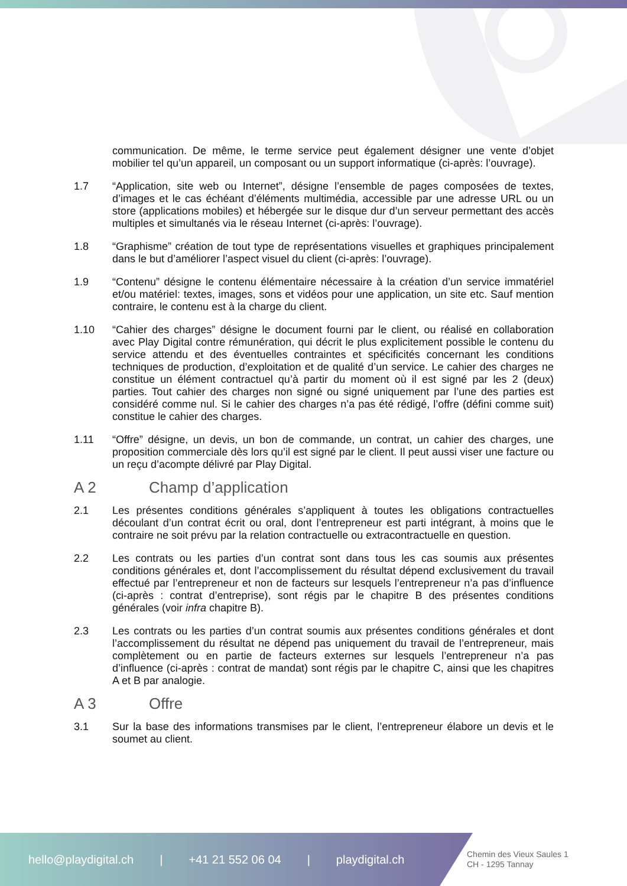communication. De même, le terme service peut également désigner une vente d’objet mobilier tel qu’un appareil, un composant ou un support informatique (ci-après: l’ouvrage).
1.7 “Application, site web ou Internet”, désigne l’ensemble de pages composées de textes, d’images et le cas échéant d’éléments multimédia, accessible par une adresse URL ou un store (applications mobiles) et hébergée sur le disque dur d’un serveur permettant des accès multiples et simultanés via le réseau Internet (ci-après: l’ouvrage).
1.8 “Graphisme” création de tout type de représentations visuelles et graphiques principalement dans le but d’améliorer l’aspect visuel du client (ci-après: l’ouvrage).
1.9 “Contenu” désigne le contenu élémentaire nécessaire à la création d’un service immatériel et/ou matériel: textes, images, sons et vidéos pour une application, un site etc. Sauf mention contraire, le contenu est à la charge du client.
1.10 “Cahier des charges” désigne le document fourni par le client, ou réalisé en collaboration avec Play Digital contre rémunération, qui décrit le plus explicitement possible le contenu du service attendu et des éventuelles contraintes et spécificités concernant les conditions techniques de production, d’exploitation et de qualité d’un service. Le cahier des charges ne constitue un élément contractuel qu’à partir du moment où il est signé par les 2 (deux) parties. Tout cahier des charges non signé ou signé uniquement par l’une des parties est considéré comme nul. Si le cahier des charges n’a pas été rédigé, l’offre (défini comme suit) constitue le cahier des charges.
1.11 “Offre” désigne, un devis, un bon de commande, un contrat, un cahier des charges, une proposition commerciale dès lors qu’il est signé par le client. Il peut aussi viser une facture ou un reçu d’acompte délivré par Play Digital.
A 2 Champ d’application
2.1 Les présentes conditions générales s’appliquent à toutes les obligations contractuelles découlant d’un contrat écrit ou oral, dont l’entrepreneur est parti intégrant, à moins que le contraire ne soit prévu par la relation contractuelle ou extracontractuelle en question.
2.2 Les contrats ou les parties d’un contrat sont dans tous les cas soumis aux présentes conditions générales et, dont l’accomplissement du résultat dépend exclusivement du travail effectué par l’entrepreneur et non de facteurs sur lesquels l’entrepreneur n’a pas d’influence (ci-après : contrat d’entreprise), sont régis par le chapitre B des présentes conditions générales (voir infra chapitre B).
2.3 Les contrats ou les parties d’un contrat soumis aux présentes conditions générales et dont l’accomplissement du résultat ne dépend pas uniquement du travail de l’entrepreneur, mais complètement ou en partie de facteurs externes sur lesquels l’entrepreneur n’a pas d’influence (ci-après : contrat de mandat) sont régis par le chapitre C, ainsi que les chapitres A et B par analogie.
A 3 Offre
3.1 Sur la base des informations transmises par le client, l’entrepreneur élabore un devis et le soumet au client.
hello@playdigital.ch | +41 21 552 06 04 | playdigital.ch
Chemin des Vieux Saules 1
CH - 1295 Tannay